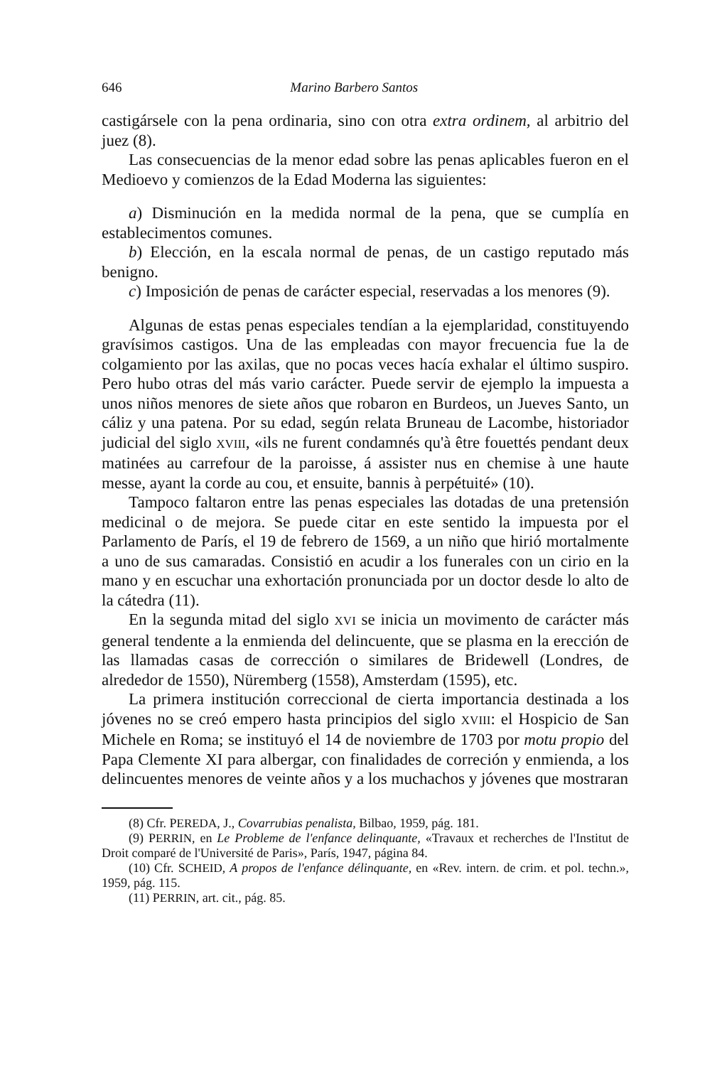646 Marino Barbero Santos
castigársele con la pena ordinaria, sino con otra extra ordinem, al arbitrio del juez (8).
Las consecuencias de la menor edad sobre las penas aplicables fueron en el Medioevo y comienzos de la Edad Moderna las siguientes:
a) Disminución en la medida normal de la pena, que se cumplía en establecimentos comunes.
b) Elección, en la escala normal de penas, de un castigo reputado más benigno.
c) Imposición de penas de carácter especial, reservadas a los menores (9).
Algunas de estas penas especiales tendían a la ejemplaridad, constituyendo gravísimos castigos. Una de las empleadas con mayor frecuencia fue la de colgamiento por las axilas, que no pocas veces hacía exhalar el último suspiro. Pero hubo otras del más vario carácter. Puede servir de ejemplo la impuesta a unos niños menores de siete años que robaron en Burdeos, un Jueves Santo, un cáliz y una patena. Por su edad, según relata Bruneau de Lacombe, historiador judicial del siglo XVIII, «ils ne furent condamnés qu'à être fouettés pendant deux matinées au carrefour de la paroisse, á assister nus en chemise à une haute messe, ayant la corde au cou, et ensuite, bannis à perpétuité» (10).
Tampoco faltaron entre las penas especiales las dotadas de una pretensión medicinal o de mejora. Se puede citar en este sentido la impuesta por el Parlamento de París, el 19 de febrero de 1569, a un niño que hirió mortalmente a uno de sus camaradas. Consistió en acudir a los funerales con un cirio en la mano y en escuchar una exhortación pronunciada por un doctor desde lo alto de la cátedra (11).
En la segunda mitad del siglo XVI se inicia un movimento de carácter más general tendente a la enmienda del delincuente, que se plasma en la erección de las llamadas casas de corrección o similares de Bridewell (Londres, de alrededor de 1550), Nüremberg (1558), Amsterdam (1595), etc.
La primera institución correccional de cierta importancia destinada a los jóvenes no se creó empero hasta principios del siglo XVIII: el Hospicio de San Michele en Roma; se instituyó el 14 de noviembre de 1703 por motu propio del Papa Clemente XI para albergar, con finalidades de correción y enmienda, a los delincuentes menores de veinte años y a los muchachos y jóvenes que mostraran
(8) Cfr. PEREDA, J., Covarrubias penalista, Bilbao, 1959, pág. 181.
(9) PERRIN, en Le Probleme de l'enfance delinquante, «Travaux et recherches de l'Institut de Droit comparé de l'Université de Paris», París, 1947, página 84.
(10) Cfr. SCHEID, A propos de l'enfance délinquante, en «Rev. intern. de crim. et pol. techn.», 1959, pág. 115.
(11) PERRIN, art. cit., pág. 85.